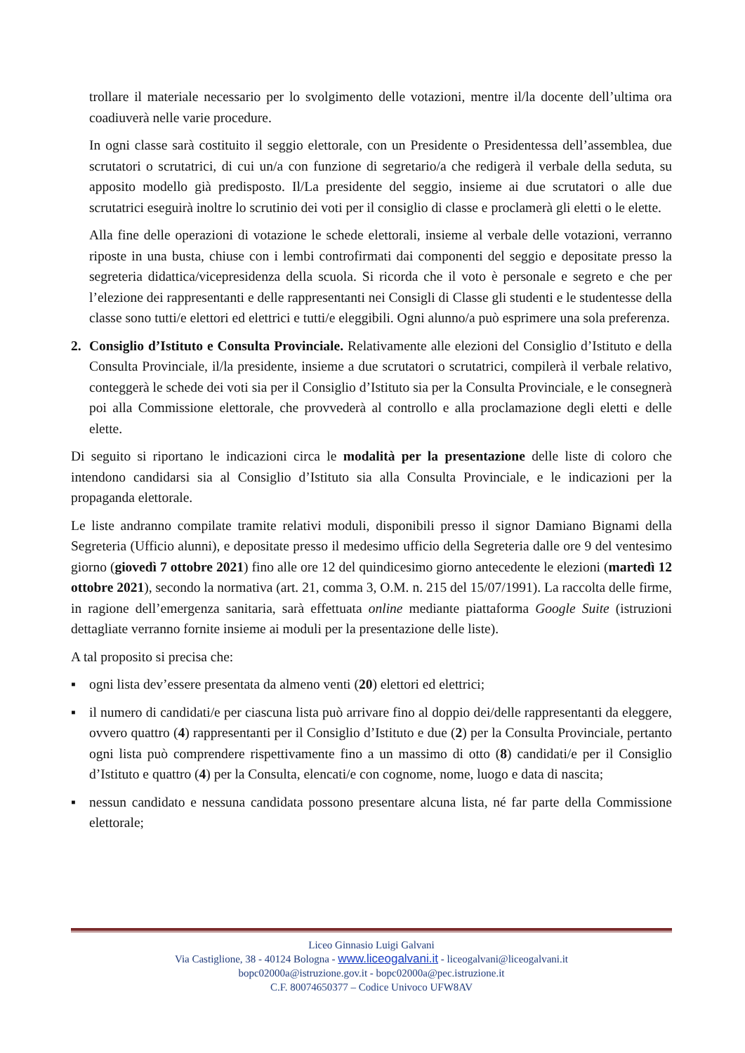trollare il materiale necessario per lo svolgimento delle votazioni, mentre il/la docente dell’ultima ora coadiuverà nelle varie procedure.
In ogni classe sarà costituito il seggio elettorale, con un Presidente o Presidentessa dell’assemblea, due scrutatori o scrutatrici, di cui un/a con funzione di segretario/a che redigerà il verbale della seduta, su apposito modello già predisposto. Il/La presidente del seggio, insieme ai due scrutatori o alle due scrutatrici eseguirà inoltre lo scrutinio dei voti per il consiglio di classe e proclamerà gli eletti o le elette.
Alla fine delle operazioni di votazione le schede elettorali, insieme al verbale delle votazioni, verranno riposte in una busta, chiuse con i lembi controfirmati dai componenti del seggio e depositate presso la segreteria didattica/vicepresidenza della scuola. Si ricorda che il voto è personale e segreto e che per l’elezione dei rappresentanti e delle rappresentanti nei Consigli di Classe gli studenti e le studentesse della classe sono tutti/e elettori ed elettrici e tutti/e eleggibili. Ogni alunno/a può esprimere una sola preferenza.
2. Consiglio d’Istituto e Consulta Provinciale. Relativamente alle elezioni del Consiglio d’Istituto e della Consulta Provinciale, il/la presidente, insieme a due scrutatori o scrutatrici, compilerà il verbale relativo, conteggerà le schede dei voti sia per il Consiglio d’Istituto sia per la Consulta Provinciale, e le consegnerà poi alla Commissione elettorale, che provvederà al controllo e alla proclamazione degli eletti e delle elette.
Di seguito si riportano le indicazioni circa le modalità per la presentazione delle liste di coloro che intendono candidarsi sia al Consiglio d’Istituto sia alla Consulta Provinciale, e le indicazioni per la propaganda elettorale.
Le liste andranno compilate tramite relativi moduli, disponibili presso il signor Damiano Bignami della Segreteria (Ufficio alunni), e depositate presso il medesimo ufficio della Segreteria dalle ore 9 del ventesimo giorno (giovedì 7 ottobre 2021) fino alle ore 12 del quindicesimo giorno antecedente le elezioni (martedì 12 ottobre 2021), secondo la normativa (art. 21, comma 3, O.M. n. 215 del 15/07/1991). La raccolta delle firme, in ragione dell’emergenza sanitaria, sarà effettuata online mediante piattaforma Google Suite (istruzioni dettagliate verranno fornite insieme ai moduli per la presentazione delle liste).
A tal proposito si precisa che:
▪ ogni lista dev’essere presentata da almeno venti (20) elettori ed elettrici;
▪ il numero di candidati/e per ciascuna lista può arrivare fino al doppio dei/delle rappresentanti da eleggere, ovvero quattro (4) rappresentanti per il Consiglio d’Istituto e due (2) per la Consulta Provinciale, pertanto ogni lista può comprendere rispettivamente fino a un massimo di otto (8) candidati/e per il Consiglio d’Istituto e quattro (4) per la Consulta, elencati/e con cognome, nome, luogo e data di nascita;
▪ nessun candidato e nessuna candidata possono presentare alcuna lista, né far parte della Commissione elettorale;
Liceo Ginnasio Luigi Galvani
Via Castiglione, 38 - 40124 Bologna - www.liceogalvani.it - liceogalvani@liceogalvani.it
bopc02000a@istruzione.gov.it - bopc02000a@pec.istruzione.it
C.F. 80074650377 – Codice Univoco UFW8AV